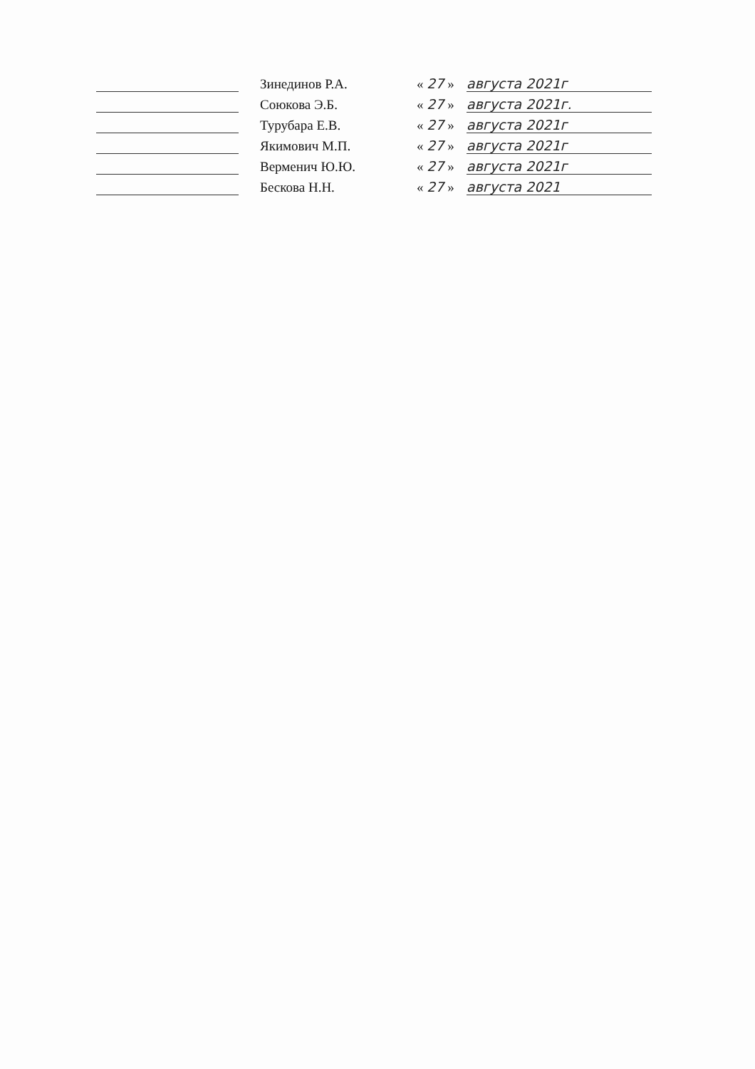Зинединов Р.А.
« 27 »
августа 2021г
Союкова Э.Б.
« 27 »
августа 2021г.
Турубара Е.В.
« 27 »
августа 2021г
Якимович М.П.
« 27 »
августа 2021г
Верменич Ю.Ю.
« 27 »
августа 2021г
Бескова Н.Н.
« 27 »
августа 2021